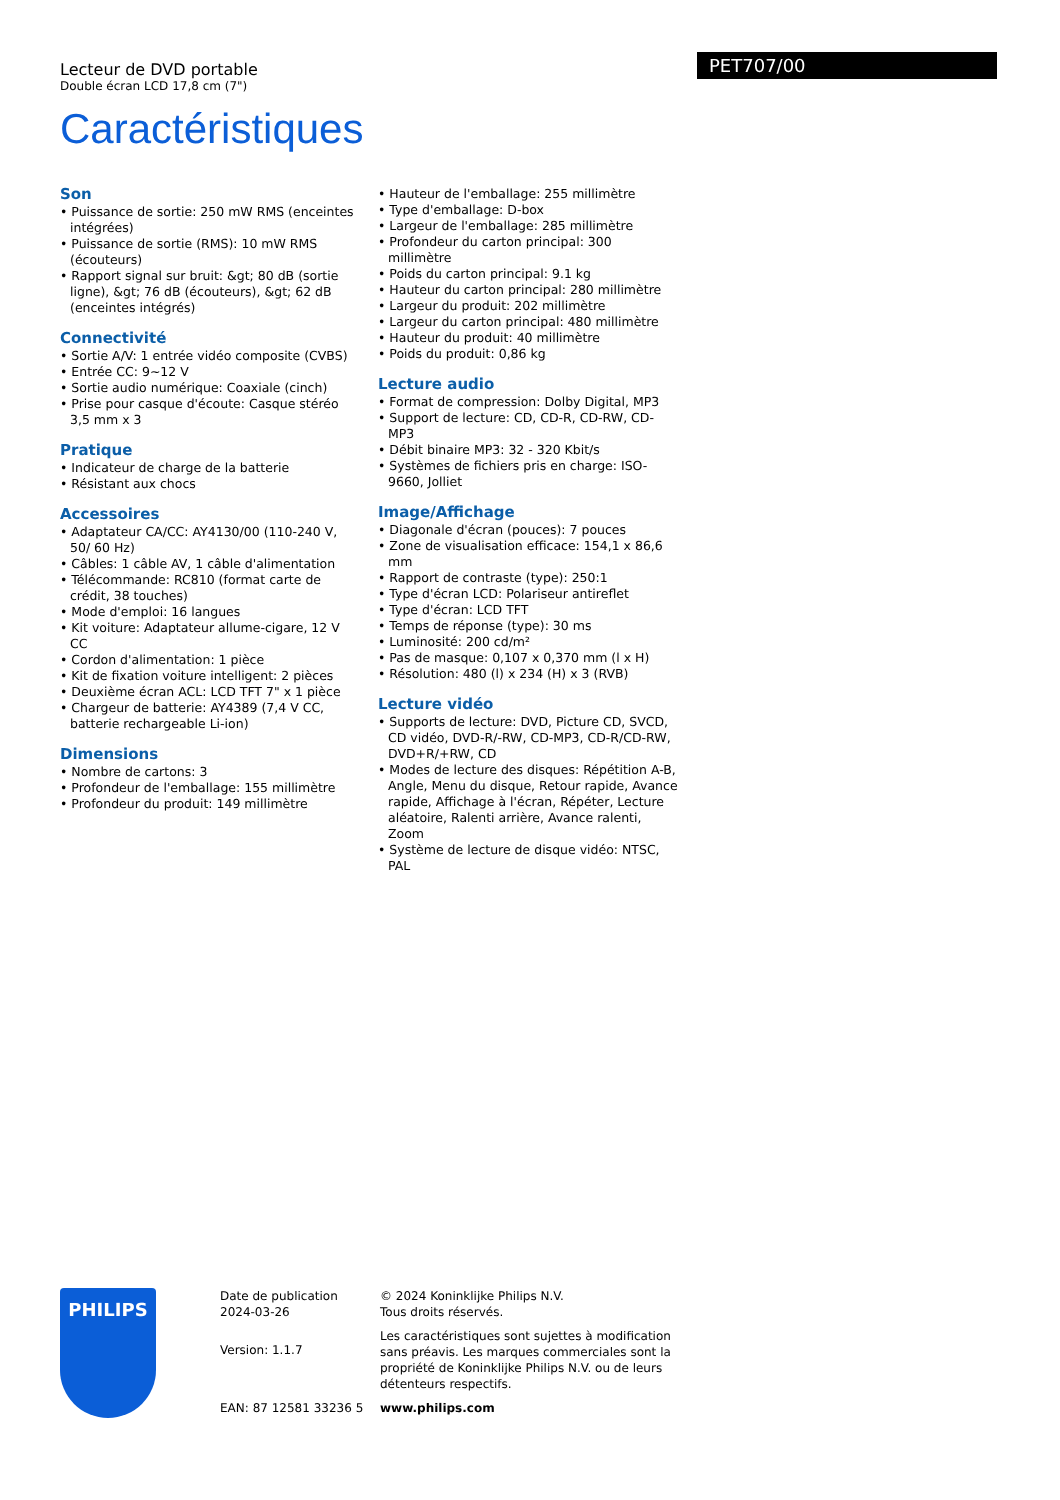Lecteur de DVD portable
Double écran LCD 17,8 cm (7")
PET707/00
Caractéristiques
Son
• Puissance de sortie: 250 mW RMS (enceintes intégrées)
• Puissance de sortie (RMS): 10 mW RMS (écouteurs)
• Rapport signal sur bruit: &gt; 80 dB (sortie ligne), &gt; 76 dB (écouteurs), &gt; 62 dB (enceintes intégrés)
Connectivité
• Sortie A/V: 1 entrée vidéo composite (CVBS)
• Entrée CC: 9~12 V
• Sortie audio numérique: Coaxiale (cinch)
• Prise pour casque d'écoute: Casque stéréo 3,5 mm x 3
Pratique
• Indicateur de charge de la batterie
• Résistant aux chocs
Accessoires
• Adaptateur CA/CC: AY4130/00 (110-240 V, 50/ 60 Hz)
• Câbles: 1 câble AV, 1 câble d'alimentation
• Télécommande: RC810 (format carte de crédit, 38 touches)
• Mode d'emploi: 16 langues
• Kit voiture: Adaptateur allume-cigare, 12 V CC
• Cordon d'alimentation: 1 pièce
• Kit de fixation voiture intelligent: 2 pièces
• Deuxième écran ACL: LCD TFT 7" x 1 pièce
• Chargeur de batterie: AY4389 (7,4 V CC, batterie rechargeable Li-ion)
Dimensions
• Nombre de cartons: 3
• Profondeur de l'emballage: 155 millimètre
• Profondeur du produit: 149 millimètre
• Hauteur de l'emballage: 255 millimètre
• Type d'emballage: D-box
• Largeur de l'emballage: 285 millimètre
• Profondeur du carton principal: 300 millimètre
• Poids du carton principal: 9.1 kg
• Hauteur du carton principal: 280 millimètre
• Largeur du produit: 202 millimètre
• Largeur du carton principal: 480 millimètre
• Hauteur du produit: 40 millimètre
• Poids du produit: 0,86 kg
Lecture audio
• Format de compression: Dolby Digital, MP3
• Support de lecture: CD, CD-R, CD-RW, CD-MP3
• Débit binaire MP3: 32 - 320 Kbit/s
• Systèmes de fichiers pris en charge: ISO-9660, Jolliet
Image/Affichage
• Diagonale d'écran (pouces): 7 pouces
• Zone de visualisation efficace: 154,1 x 86,6 mm
• Rapport de contraste (type): 250:1
• Type d'écran LCD: Polariseur antireflet
• Type d'écran: LCD TFT
• Temps de réponse (type): 30 ms
• Luminosité: 200 cd/m²
• Pas de masque: 0,107 x 0,370 mm (l x H)
• Résolution: 480 (l) x 234 (H) x 3 (RVB)
Lecture vidéo
• Supports de lecture: DVD, Picture CD, SVCD, CD vidéo, DVD-R/-RW, CD-MP3, CD-R/CD-RW, DVD+R/+RW, CD
• Modes de lecture des disques: Répétition A-B, Angle, Menu du disque, Retour rapide, Avance rapide, Affichage à l'écran, Répéter, Lecture aléatoire, Ralenti arrière, Avance ralenti, Zoom
• Système de lecture de disque vidéo: NTSC, PAL
PHILIPS
Date de publication
2024-03-26
Version: 1.1.7
EAN: 87 12581 33236 5
© 2024 Koninklijke Philips N.V.
Tous droits réservés.
Les caractéristiques sont sujettes à modification sans préavis. Les marques commerciales sont la propriété de Koninklijke Philips N.V. ou de leurs détenteurs respectifs.
www.philips.com